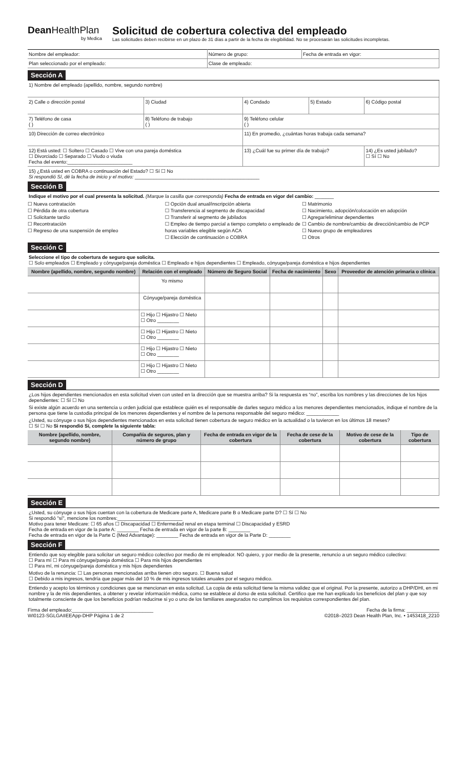Dean HealthPlan
by Medica
Solicitud de cobertura colectiva del empleado
Las solicitudes deben recibirse en un plazo de 31 días a partir de la fecha de elegibilidad. No se procesarán las solicitudes incompletas.
| Nombre del empleador: | Número de grupo: | Fecha de entrada en vigor: |
| Plan seleccionado por el empleado: | Clase de empleado: | |
Sección A
| 1) Nombre del empleado (apellido, nombre, segundo nombre) | | | | | |
| 2) Calle o dirección postal | | 3) Ciudad | 4) Condado | 5) Estado | 6) Código postal |
| 7) Teléfono de casa ( ) | 8) Teléfono de trabajo ( ) | | 9) Teléfono celular ( ) | | |
| 10) Dirección de correo electrónico | | | 11) En promedio, ¿cuántas horas trabaja cada semana? | | |
| 12) Está usted: ☐ Soltero ☐ Casado ☐ Vive con una pareja doméstica ☐ Divorciado ☐ Separado ☐ Viudo o viuda Fecha del evento:________________________ | | | 13) ¿Cuál fue su primer día de trabajo? | | 14) ¿Es usted jubilado? ☐ Sí ☐ No |
15) ¿Está usted en COBRA o continuación del Estado? ☐ Sí ☐ No
Si respondió Sí, dé la fecha de inicio y el motivo: ______________________________________________
Sección B
Indique el motivo por el cual presenta la solicitud. (Marque la casilla que corresponda) Fecha de entrada en vigor del cambio: _______
☐ Nueva contratación
☐ Pérdida de otra cobertura
☐ Solicitante tardío
☐ Recontratación
☐ Regreso de una suspensión de empleo
☐ Opción dual anual/inscripción abierta
☐ Transferencia al segmento de discapacidad
☐ Transferir al segmento de jubilados
☐ Empleo de tiempo parcial a tiempo completo o empleado de horas variables elegible según ACA
☐ Elección de continuación o COBRA
☐ Matrimonio
☐ Nacimiento, adopción/colocación en adopción
☐ Agregar/eliminar dependientes
☐ Cambio de nombre/cambio de dirección/cambio de PCP
☐ Nuevo grupo de empleadores
☐ Otros
Sección C
Seleccione el tipo de cobertura de seguro que solicita.
☐ Solo empleados ☐ Empleado y cónyuge/pareja doméstica ☐ Empleado e hijos dependientes ☐ Empleado, cónyuge/pareja doméstica e hijos dependientes
| Nombre (apellido, nombre, segundo nombre) | Relación con el empleado | Número de Seguro Social | Fecha de nacimiento | Sexo | Proveedor de atención primaria o clínica |
| --- | --- | --- | --- | --- | --- |
| | Yo mismo | | | | |
| | Cónyuge/pareja doméstica | | | | |
| | ☐ Hijo ☐ Hijastro ☐ Nieto ☐ Otro ________ | | | | |
| | ☐ Hijo ☐ Hijastro ☐ Nieto ☐ Otro ________ | | | | |
| | ☐ Hijo ☐ Hijastro ☐ Nieto ☐ Otro ________ | | | | |
| | ☐ Hijo ☐ Hijastro ☐ Nieto ☐ Otro ________ | | | | |
Sección D
¿Los hijos dependientes mencionados en esta solicitud viven con usted en la dirección que se muestra arriba? Si la respuesta es “no”, escriba los nombres y las direcciones de los hijos dependientes: ☐ Sí ☐ No
Si existe algún acuerdo en una sentencia u orden judicial que establece quién es el responsable de darles seguro médico a los menores dependientes mencionados, indique el nombre de la persona que tiene la custodia principal de los menores dependientes y el nombre de la persona responsable del seguro médico: ____________
¿Usted, su cónyuge o sus hijos dependientes mencionados en esta solicitud tienen cobertura de seguro médico en la actualidad o la tuvieron en los últimos 18 meses?
☐ Sí ☐ No Si respondió Sí, complete la siguiente tabla:
| Nombre (apellido, nombre, segundo nombre) | Compañía de seguros, plan y número de grupo | Fecha de entrada en vigor de la cobertura | Fecha de cese de la cobertura | Motivo de cese de la cobertura | Tipo de cobertura |
| --- | --- | --- | --- | --- | --- |
Sección E
¿Usted, su cónyuge o sus hijos cuentan con la cobertura de Medicare parte A, Medicare parte B o Medicare parte D? ☐ Sí ☐ No
Si respondió "sí", mencione los nombres:________________________
Motivo para tener Medicare: ☐ 65 años ☐ Discapacidad ☐ Enfermedad renal en etapa terminal ☐ Discapacidad y ESRD
Fecha de entrada en vigor de la parte A: ________ Fecha de entrada en vigor de la parte B: ________
Fecha de entrada en vigor de la Parte C (Med Advantage): ________ Fecha de entrada en vigor de la Parte D: ________
Sección F
Entiendo que soy elegible para solicitar un seguro médico colectivo por medio de mi empleador. NO quiero, y por medio de la presente, renuncio a un seguro médico colectivo:
☐ Para mí ☐ Para mi cónyuge/pareja doméstica ☐ Para mis hijos dependientes
☐ Para mí, mi cónyuge/pareja doméstica y mis hijos dependientes
Motivo de la renuncia: ☐ Las personas mencionadas arriba tienen otro seguro. ☐ Buena salud
☐ Debido a mis ingresos, tendría que pagar más del 10 % de mis ingresos totales anuales por el seguro médico.
Entiendo y acepto los términos y condiciones que se mencionan en esta solicitud. La copia de esta solicitud tiene la misma validez que el original. Por la presente, autorizo a DHP/DHI, en mi nombre y la de mis dependientes, a obtener y revelar información médica, como se establece al dorso de esta solicitud. Certifico que me han explicado los beneficios del plan y que soy totalmente consciente de que los beneficios podrían reducirse si yo o uno de los familiares asegurados no cumplimos los requisitos correspondientes del plan.
Firma del empleado:______________________________ Fecha de la firma: ____________
WI0123-SGLGAIIEEApp-DHP Página 1 de 2 ©2018–2023 Dean Health Plan, Inc. • 1453418_2210